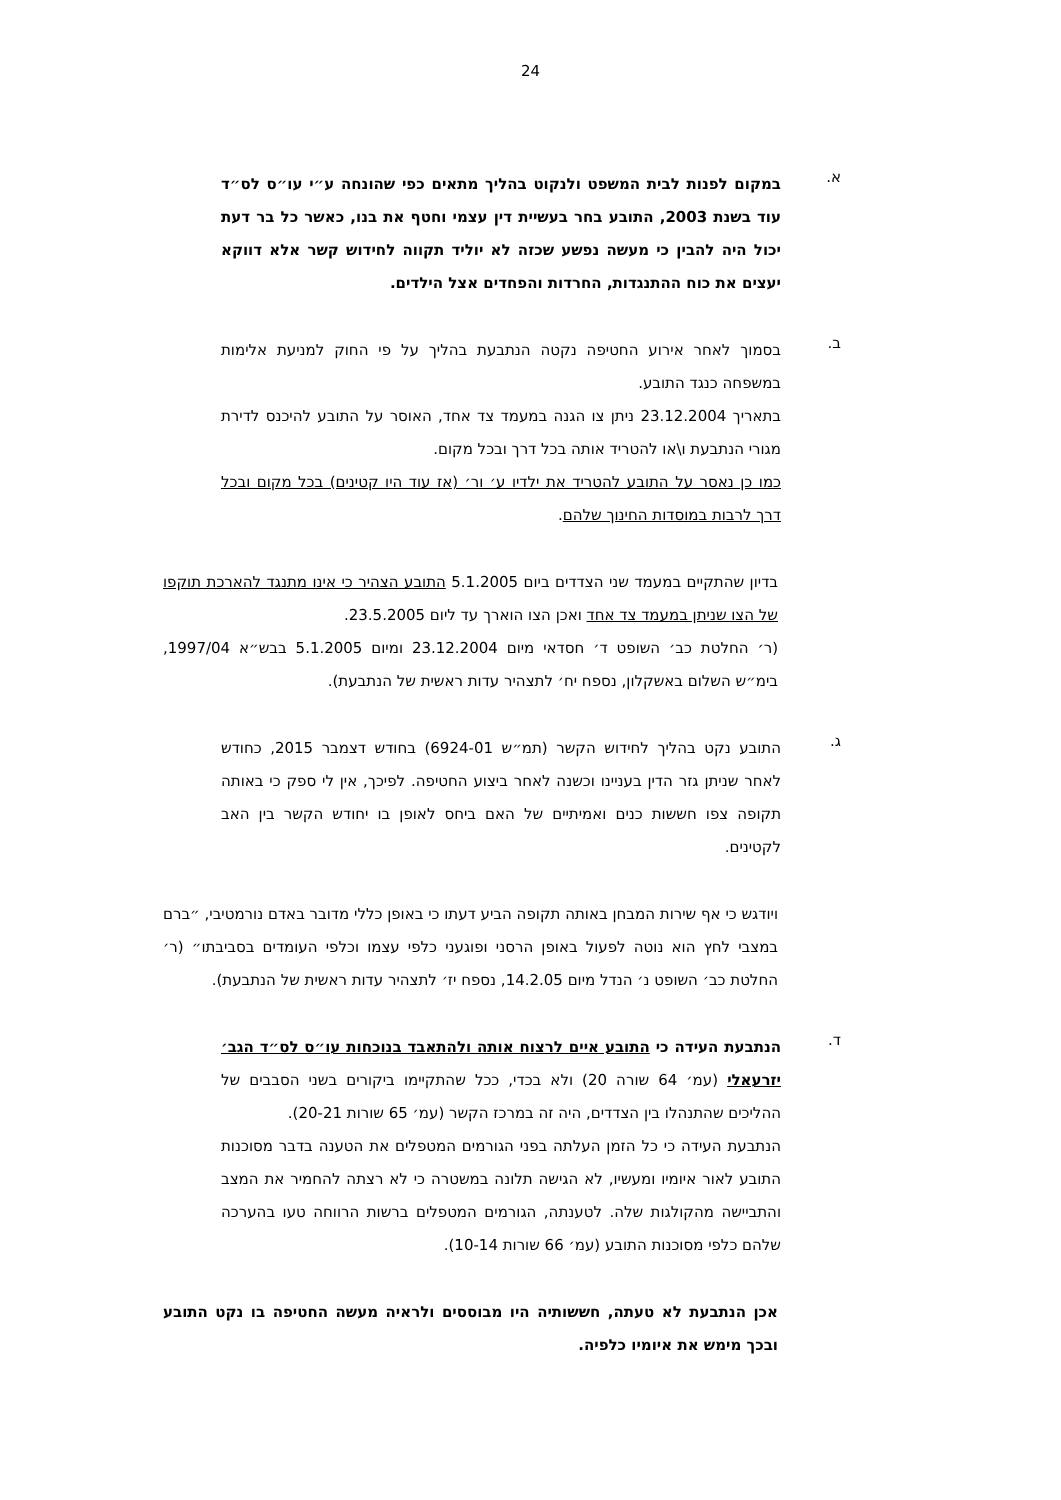24
א.
במקום לפנות לבית המשפט ולנקוט בהליך מתאים כפי שהונחה ע״י עו״ס לס״ד עוד בשנת 2003, התובע בחר בעשיית דין עצמי וחטף את בנו, כאשר כל בר דעת יכול היה להבין כי מעשה נפשע שכזה לא יוליד תקווה לחידוש קשר אלא דווקא יעצים את כוח ההתנגדות, החרדות והפחדים אצל הילדים.
ב.
בסמוך לאחר אירוע החטיפה נקטה הנתבעת בהליך על פי החוק למניעת אלימות במשפחה כנגד התובע.
בתאריך 23.12.2004 ניתן צו הגנה במעמד צד אחד, האוסר על התובע להיכנס לדירת מגורי הנתבעת ו\או להטריד אותה בכל דרך ובכל מקום.
כמו כן נאסר על התובע להטריד את ילדיו ע׳ ור׳ (אז עוד היו קטינים) בכל מקום ובכל דרך לרבות במוסדות החינוך שלהם.
בדיון שהתקיים במעמד שני הצדדים ביום 5.1.2005 התובע הצהיר כי אינו מתנגד להארכת תוקפו של הצו שניתן במעמד צד אחד ואכן הצו הוארך עד ליום 23.5.2005.
(ר׳ החלטת כב׳ השופט ד׳ חסדאי מיום 23.12.2004 ומיום 5.1.2005 בבש״א 1997/04, בימ״ש השלום באשקלון, נספח יח׳ לתצהיר עדות ראשית של הנתבעת).
ג.
התובע נקט בהליך לחידוש הקשר (תמ״ש 6924-01) בחודש דצמבר 2015, כחודש לאחר שניתן גזר הדין בעניינו וכשנה לאחר ביצוע החטיפה. לפיכך, אין לי ספק כי באותה תקופה צפו חששות כנים ואמיתיים של האם ביחס לאופן בו יחודש הקשר בין האב לקטינים.
ויודגש כי אף שירות המבחן באותה תקופה הביע דעתו כי באופן כללי מדובר באדם נורמטיבי, ״ברם במצבי לחץ הוא נוטה לפעול באופן הרסני ופוגעני כלפי עצמו וכלפי העומדים בסביבתו״ (ר׳ החלטת כב׳ השופט נ׳ הנדל מיום 14.2.05, נספח יז׳ לתצהיר עדות ראשית של הנתבעת).
ד.
הנתבעת העידה כי התובע איים לרצוח אותה ולהתאבד בנוכחות עו״ס לס״ד הגב׳ יזרעאלי (עמ׳ 64 שורה 20) ולא בכדי, ככל שהתקיימו ביקורים בשני הסבבים של ההליכים שהתנהלו בין הצדדים, היה זה במרכז הקשר (עמ׳ 65 שורות 20-21).
הנתבעת העידה כי כל הזמן העלתה בפני הגורמים המטפלים את הטענה בדבר מסוכנות התובע לאור איומיו ומעשיו, לא הגישה תלונה במשטרה כי לא רצתה להחמיר את המצב והתביישה מהקולגות שלה. לטענתה, הגורמים המטפלים ברשות הרווחה טעו בהערכה שלהם כלפי מסוכנות התובע (עמ׳ 66 שורות 10-14).
אכן הנתבעת לא טעתה, חששותיה היו מבוססים ולראיה מעשה החטיפה בו נקט התובע ובכך מימש את איומיו כלפיה.